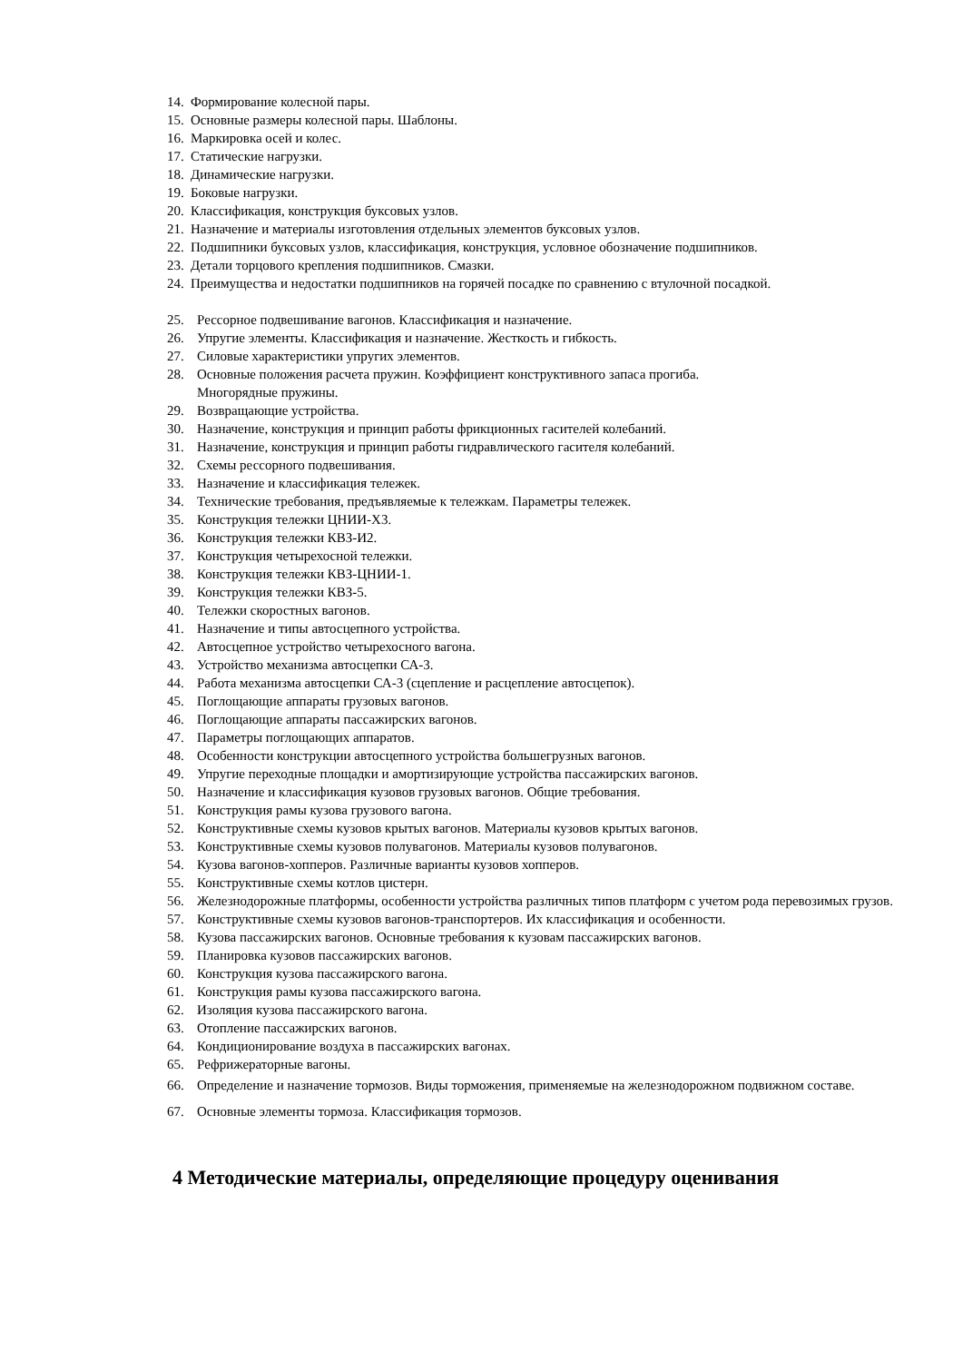14. Формирование колесной пары.
15. Основные размеры колесной пары. Шаблоны.
16. Маркировка осей и колес.
17. Статические нагрузки.
18. Динамические нагрузки.
19. Боковые нагрузки.
20. Классификация, конструкция буксовых узлов.
21. Назначение и материалы изготовления отдельных элементов буксовых узлов.
22. Подшипники буксовых узлов, классификация, конструкция, условное обозначение подшипников.
23. Детали торцового крепления подшипников. Смазки.
24. Преимущества и недостатки подшипников на горячей посадке по сравнению с втулочной посадкой.
25. Рессорное подвешивание вагонов. Классификация и назначение.
26. Упругие элементы. Классификация и назначение. Жесткость и гибкость.
27. Силовые характеристики упругих элементов.
28. Основные положения расчета пружин. Коэффициент конструктивного запаса прогиба.
Многорядные пружины.
29. Возвращающие устройства.
30. Назначение, конструкция и принцип работы фрикционных гасителей колебаний.
31. Назначение, конструкция и принцип работы гидравлического гасителя колебаний.
32. Схемы рессорного подвешивания.
33. Назначение и классификация тележек.
34. Технические требования, предъявляемые к тележкам. Параметры тележек.
35. Конструкция тележки ЦНИИ-Х3.
36. Конструкция тележки КВЗ-И2.
37. Конструкция четырехосной тележки.
38. Конструкция тележки КВЗ-ЦНИИ-1.
39. Конструкция тележки КВЗ-5.
40. Тележки скоростных вагонов.
41. Назначение и типы автосцепного устройства.
42. Автосцепное устройство четырехосного вагона.
43. Устройство механизма автосцепки СА-3.
44. Работа механизма автосцепки СА-3 (сцепление и расцепление автосцепок).
45. Поглощающие аппараты грузовых вагонов.
46. Поглощающие аппараты пассажирских вагонов.
47. Параметры поглощающих аппаратов.
48. Особенности конструкции автосцепного устройства большегрузных вагонов.
49. Упругие переходные площадки и амортизирующие устройства пассажирских вагонов.
50. Назначение и классификация кузовов грузовых вагонов. Общие требования.
51. Конструкция рамы кузова грузового вагона.
52. Конструктивные схемы кузовов крытых вагонов. Материалы кузовов крытых вагонов.
53. Конструктивные схемы кузовов полувагонов. Материалы кузовов полувагонов.
54. Кузова вагонов-хопперов. Различные варианты кузовов хопперов.
55. Конструктивные схемы котлов цистерн.
56. Железнодорожные платформы, особенности устройства различных типов платформ с учетом рода перевозимых грузов.
57. Конструктивные схемы кузовов вагонов-транспортеров. Их классификация и особенности.
58. Кузова пассажирских вагонов. Основные требования к кузовам пассажирских вагонов.
59. Планировка кузовов пассажирских вагонов.
60. Конструкция кузова пассажирского вагона.
61. Конструкция рамы кузова пассажирского вагона.
62. Изоляция кузова пассажирского вагона.
63. Отопление пассажирских вагонов.
64. Кондиционирование воздуха в пассажирских вагонах.
65. Рефрижераторные вагоны.
66. Определение и назначение тормозов. Виды торможения, применяемые на железнодорожном подвижном составе.
67. Основные элементы тормоза. Классификация тормозов.
4 Методические материалы, определяющие процедуру оценивания